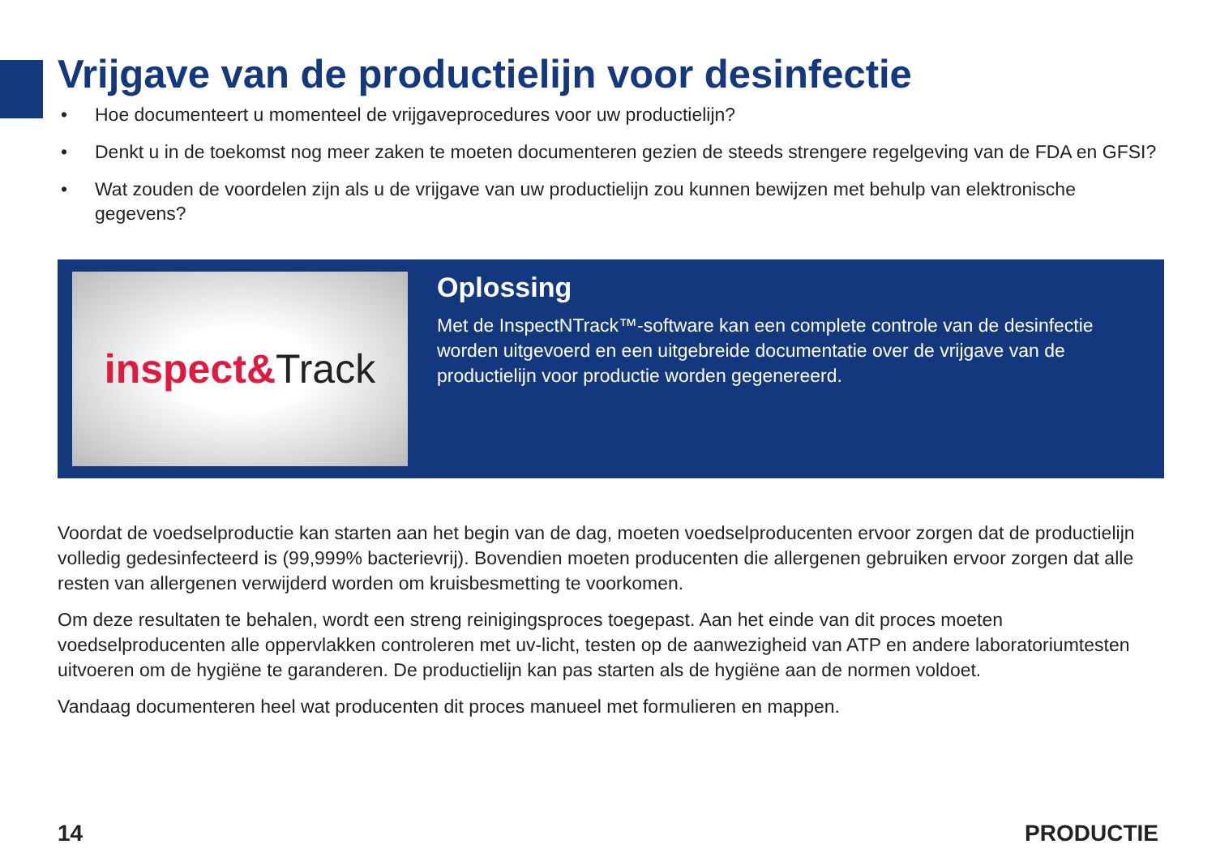Vrijgave van de productielijn voor desinfectie
• Hoe documenteert u momenteel de vrijgaveprocedures voor uw productielijn?
• Denkt u in de toekomst nog meer zaken te moeten documenteren gezien de steeds strengere regelgeving van de FDA en GFSI?
• Wat zouden de voordelen zijn als u de vrijgave van uw productielijn zou kunnen bewijzen met behulp van elektronische gegevens?
inspect& Track
Oplossing
Met de InspectNTrack™-software kan een complete controle van de desinfectie worden uitgevoerd en een uitgebreide documentatie over de vrijgave van de productielijn voor productie worden gegenereerd.
Voordat de voedselproductie kan starten aan het begin van de dag, moeten voedselproducenten ervoor zorgen dat de productielijn volledig gedesinfecteerd is (99,999% bacterievrij). Bovendien moeten producenten die allergenen gebruiken ervoor zorgen dat alle resten van allergenen verwijderd worden om kruisbesmetting te voorkomen.
Om deze resultaten te behalen, wordt een streng reinigingsproces toegepast. Aan het einde van dit proces moeten voedselproducenten alle oppervlakken controleren met uv-licht, testen op de aanwezigheid van ATP en andere laboratoriumtesten uitvoeren om de hygiëne te garanderen. De productielijn kan pas starten als de hygiëne aan de normen voldoet.
Vandaag documenteren heel wat producenten dit proces manueel met formulieren en mappen.
14 PRODUCTIE